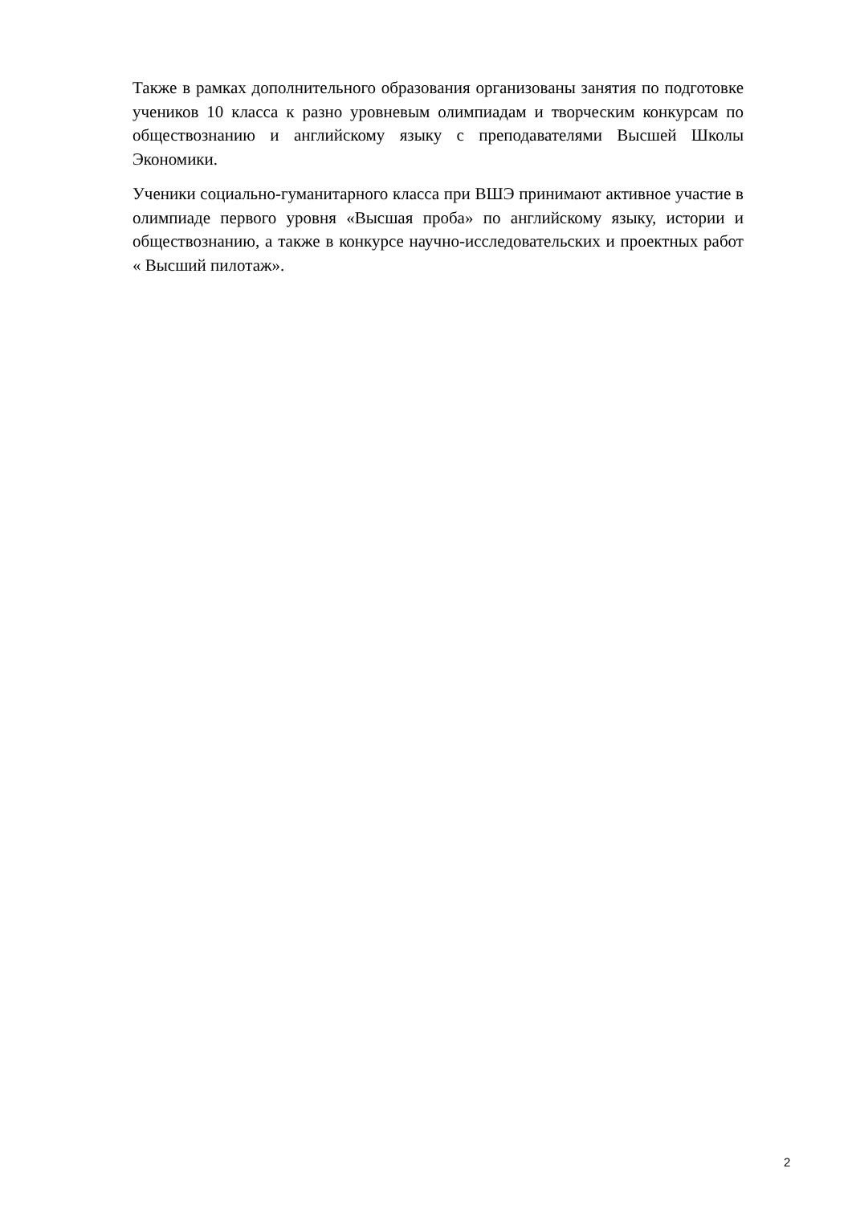Также в рамках дополнительного образования организованы занятия по подготовке учеников 10 класса к разно уровневым олимпиадам и творческим конкурсам по обществознанию и английскому языку с преподавателями Высшей Школы Экономики.
Ученики социально-гуманитарного класса при ВШЭ принимают активное участие в олимпиаде первого уровня «Высшая проба» по английскому языку, истории и обществознанию, а также в конкурсе научно-исследовательских и проектных работ « Высший пилотаж».
2